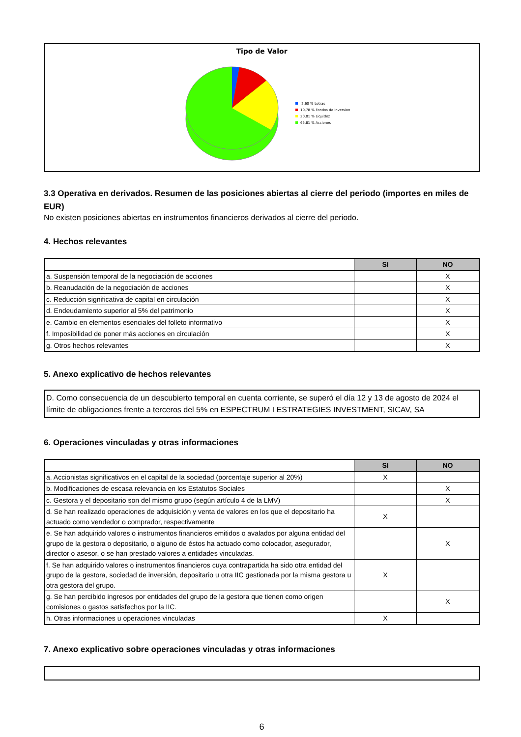Tipo de Valor
2,60 % Letras
10,78 % Fondos de Inversion
20,81 % Liquidez
65,81 % Acciones
3.3 Operativa en derivados. Resumen de las posiciones abiertas al cierre del periodo (importes en miles de EUR)
No existen posiciones abiertas en instrumentos financieros derivados al cierre del periodo.
4. Hechos relevantes
| | SI | NO |
| a. Suspensión temporal de la negociación de acciones | | X |
| b. Reanudación de la negociación de acciones | | X |
| c. Reducción significativa de capital en circulación | | X |
| d. Endeudamiento superior al 5% del patrimonio | | X |
| e. Cambio en elementos esenciales del folleto informativo | | X |
| f. Imposibilidad de poner más acciones en circulación | | X |
| g. Otros hechos relevantes | | X |
5. Anexo explicativo de hechos relevantes
D. Como consecuencia de un descubierto temporal en cuenta corriente, se superó el día 12 y 13 de agosto de 2024 el límite de obligaciones frente a terceros del 5% en ESPECTRUM I ESTRATEGIES INVESTMENT, SICAV, SA
6. Operaciones vinculadas y otras informaciones
| | SI | NO |
| a. Accionistas significativos en el capital de la sociedad (porcentaje superior al 20%) | X | |
| b. Modificaciones de escasa relevancia en los Estatutos Sociales | | X |
| c. Gestora y el depositario son del mismo grupo (según artículo 4 de la LMV) | | X |
| d. Se han realizado operaciones de adquisición y venta de valores en los que el depositario ha actuado como vendedor o comprador, respectivamente | X | |
| e. Se han adquirido valores o instrumentos financieros emitidos o avalados por alguna entidad del grupo de la gestora o depositario, o alguno de éstos ha actuado como colocador, asegurador, director o asesor, o se han prestado valores a entidades vinculadas. | | X |
| f. Se han adquirido valores o instrumentos financieros cuya contrapartida ha sido otra entidad del grupo de la gestora, sociedad de inversión, depositario u otra IIC gestionada por la misma gestora u otra gestora del grupo. | X | |
| g. Se han percibido ingresos por entidades del grupo de la gestora que tienen como origen comisiones o gastos satisfechos por la IIC. | | X |
| h. Otras informaciones u operaciones vinculadas | X | |
7. Anexo explicativo sobre operaciones vinculadas y otras informaciones
6